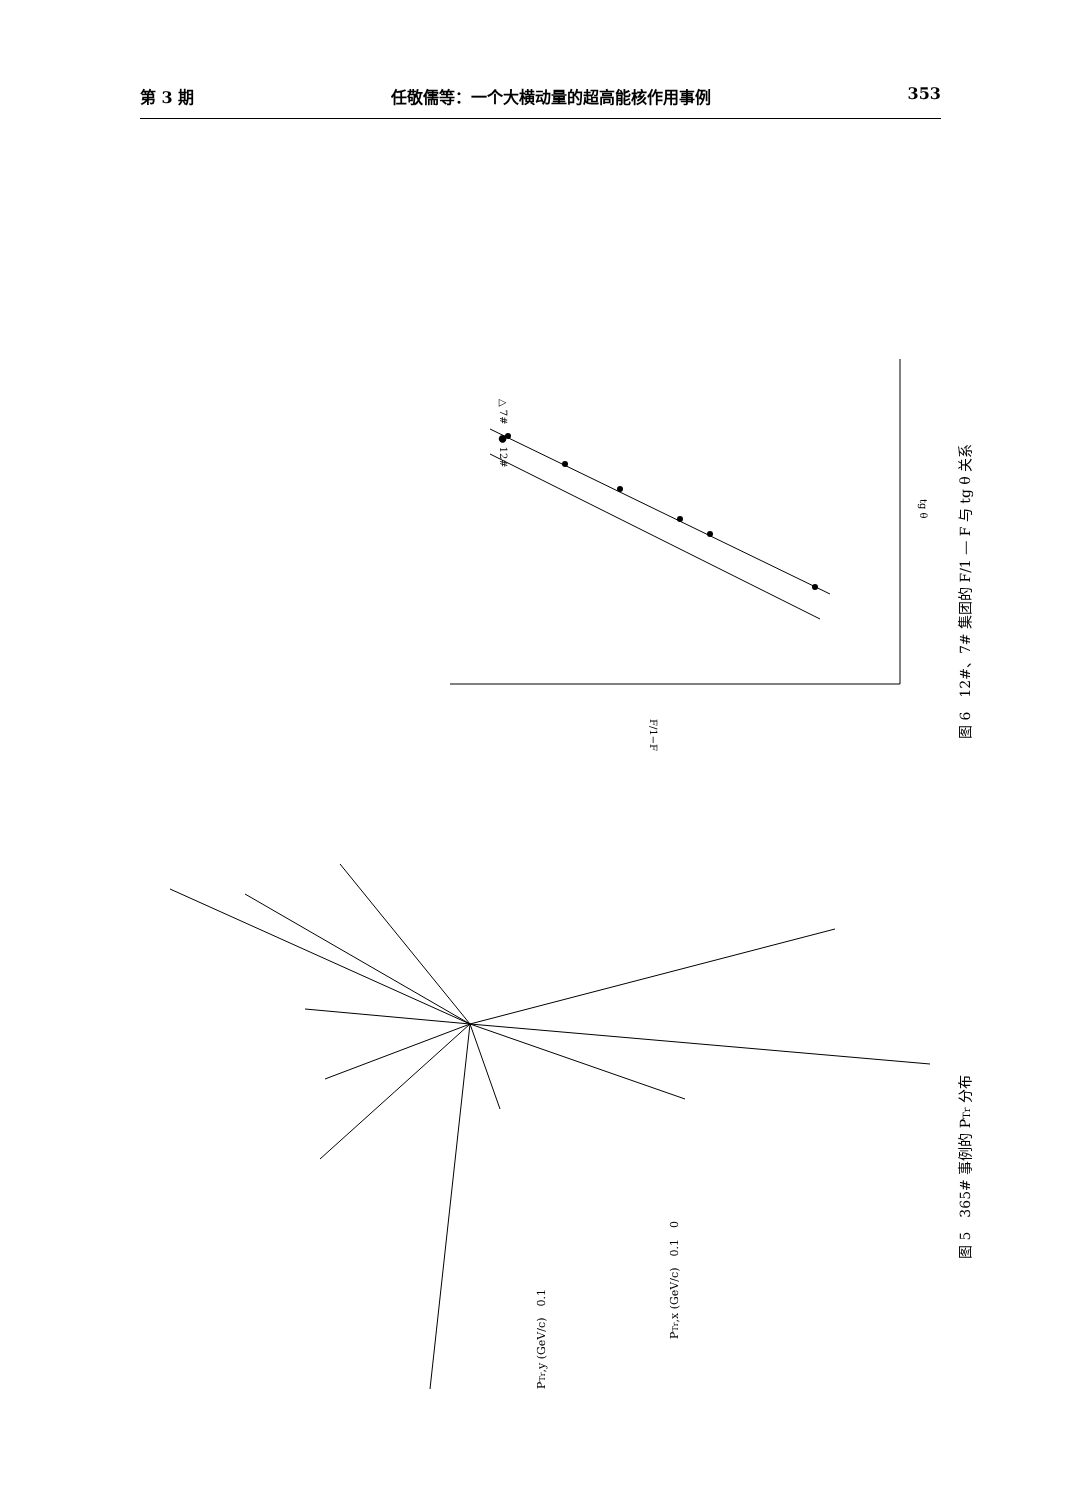第 3 期 任敬儒等：一个大横动量的超高能核作用事例 353
图 6　12#、7# 集团的 F/1 — F 与 tg θ 关系
图 5　365# 事例的 PTr 分布
PTr,x (GeV/c)　0.1　0
PTr,y (GeV/c)　0.1
△ 7#　● 12#
tg θ
F/1−F